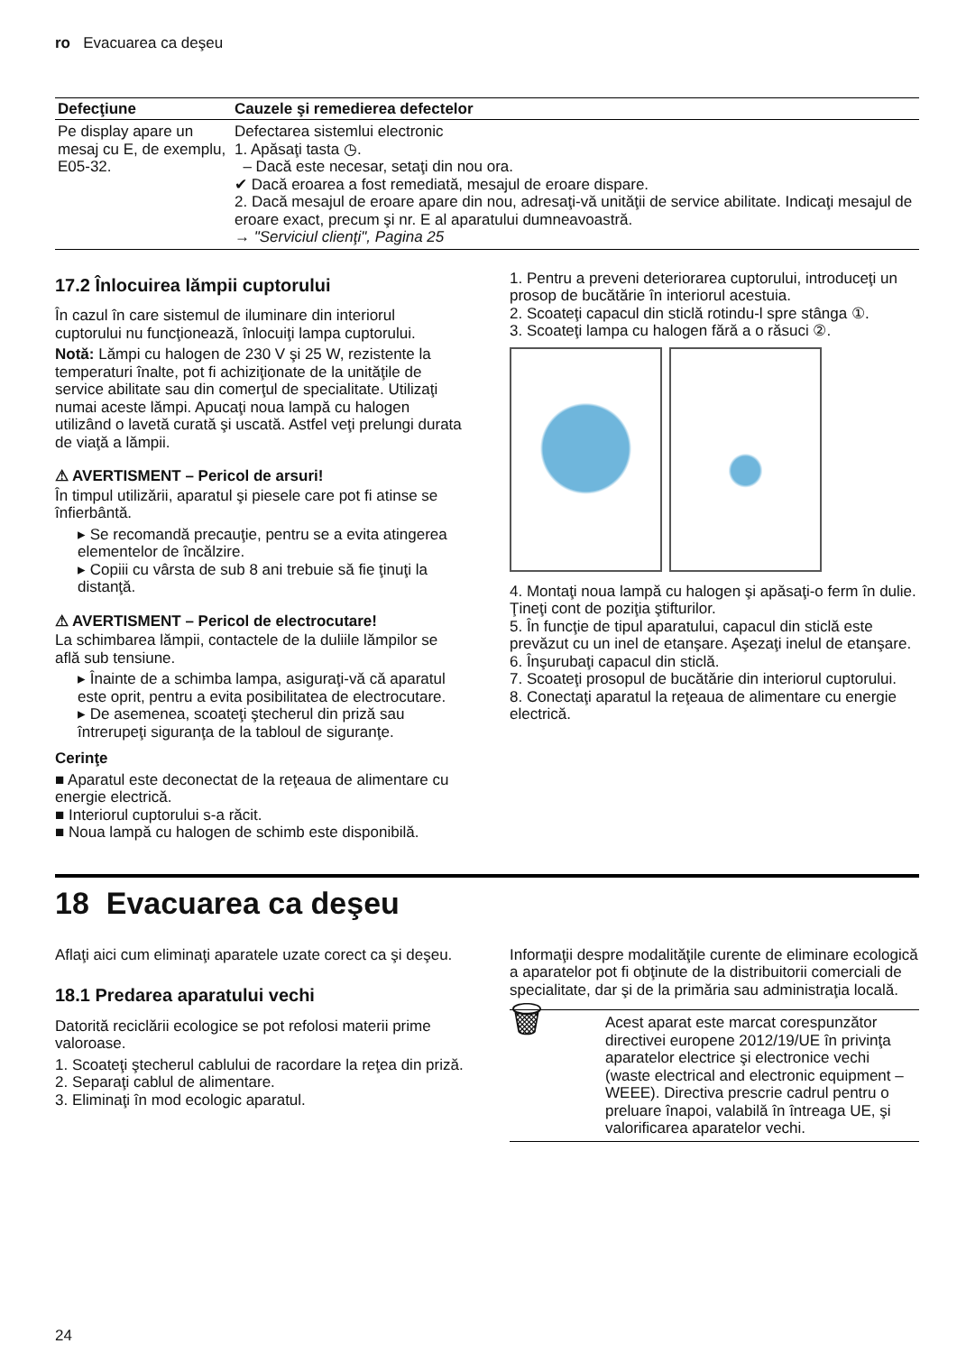ro Evacuarea ca deşeu
| Defecţiune | Cauzele şi remedierea defectelor |
| --- | --- |
| Pe display apare un mesaj cu E, de exemplu, E05-32. | Defectarea sistemlui electronic 1. Apăsaţi tasta ◷. – Dacă este necesar, setaţi din nou ora. ✔ Dacă eroarea a fost remediată, mesajul de eroare dispare. 2. Dacă mesajul de eroare apare din nou, adresaţi-vă unităţii de service abilitate. Indicaţi mesajul de eroare exact, precum şi nr. E al aparatului dumneavoastră. → "Serviciul clienţi", Pagina 25 |
17.2 Înlocuirea lămpii cuptorului
În cazul în care sistemul de iluminare din interiorul cuptorului nu funcţionează, înlocuiţi lampa cuptorului.
Notă: Lămpi cu halogen de 230 V şi 25 W, rezistente la temperaturi înalte, pot fi achiziţionate de la unităţile de service abilitate sau din comerţul de specialitate. Utilizaţi numai aceste lămpi. Apucaţi noua lampă cu halogen utilizând o lavetă curată şi uscată. Astfel veţi prelungi durata de viaţă a lămpii.
⚠ AVERTISMENT – Pericol de arsuri!
În timpul utilizării, aparatul şi piesele care pot fi atinse se înfierbântă.
▸ Se recomandă precauţie, pentru se a evita atingerea elementelor de încălzire.
▸ Copiii cu vârsta de sub 8 ani trebuie să fie ţinuţi la distanţă.
⚠ AVERTISMENT – Pericol de electrocutare!
La schimbarea lămpii, contactele de la duliile lămpilor se află sub tensiune.
▸ Înainte de a schimba lampa, asiguraţi-vă că aparatul este oprit, pentru a evita posibilitatea de electrocutare.
▸ De asemenea, scoateţi ştecherul din priză sau întrerupeţi siguranţa de la tabloul de siguranţe.
Cerinţe
■ Aparatul este deconectat de la reţeaua de alimentare cu energie electrică.
■ Interiorul cuptorului s-a răcit.
■ Noua lampă cu halogen de schimb este disponibilă.
1. Pentru a preveni deteriorarea cuptorului, introduceţi un prosop de bucătărie în interiorul acestuia.
2. Scoateţi capacul din sticlă rotindu-l spre stânga ①.
3. Scoateţi lampa cu halogen fără a o răsuci ②.
4. Montaţi noua lampă cu halogen şi apăsaţi-o ferm în dulie.
Ţineţi cont de poziţia ştifturilor.
5. În funcţie de tipul aparatului, capacul din sticlă este prevăzut cu un inel de etanşare. Aşezaţi inelul de etanşare.
6. Înşurubaţi capacul din sticlă.
7. Scoateţi prosopul de bucătărie din interiorul cuptorului.
8. Conectaţi aparatul la reţeaua de alimentare cu energie electrică.
18 Evacuarea ca deşeu
Aflaţi aici cum eliminaţi aparatele uzate corect ca şi deşeu.
18.1 Predarea aparatului vechi
Datorită reciclării ecologice se pot refolosi materii prime valoroase.
1. Scoateţi ştecherul cablului de racordare la reţea din priză.
2. Separaţi cablul de alimentare.
3. Eliminaţi în mod ecologic aparatul.
Informaţii despre modalităţile curente de eliminare ecologică a aparatelor pot fi obţinute de la distribuitorii comerciali de specialitate, dar şi de la primăria sau administraţia locală.
| 🗑 | Acest aparat este marcat corespunzător directivei europene 2012/19/UE în privinţa aparatelor electrice şi electronice vechi (waste electrical and electronic equipment – WEEE). Directiva prescrie cadrul pentru o preluare înapoi, valabilă în întreaga UE, şi valorificarea aparatelor vechi. |
24